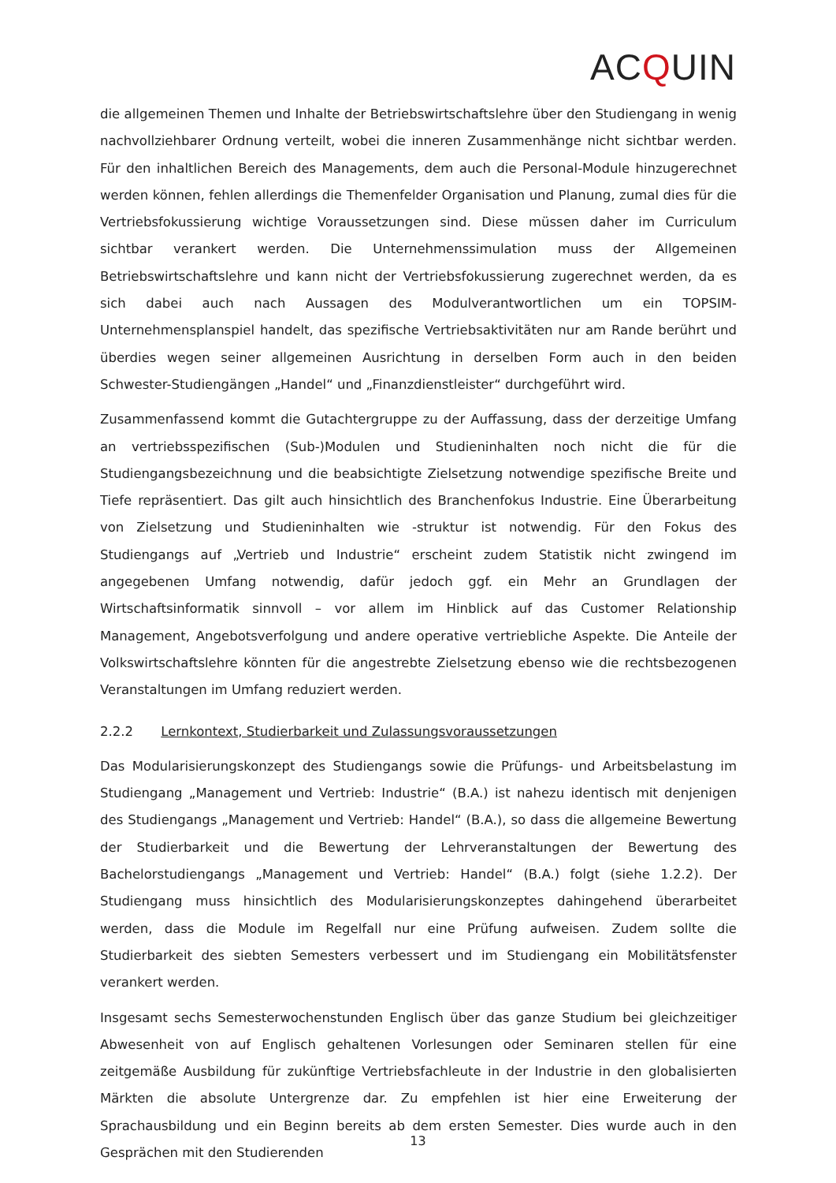ACQUIN
die allgemeinen Themen und Inhalte der Betriebswirtschaftslehre über den Studiengang in wenig nachvollziehbarer Ordnung verteilt, wobei die inneren Zusammenhänge nicht sichtbar werden. Für den inhaltlichen Bereich des Managements, dem auch die Personal-Module hinzugerechnet werden können, fehlen allerdings die Themenfelder Organisation und Planung, zumal dies für die Vertriebsfokussierung wichtige Voraussetzungen sind. Diese müssen daher im Curriculum sichtbar verankert werden. Die Unternehmenssimulation muss der Allgemeinen Betriebswirtschaftslehre und kann nicht der Vertriebsfokussierung zugerechnet werden, da es sich dabei auch nach Aussagen des Modulverantwortlichen um ein TOPSIM-Unternehmensplanspiel handelt, das spezifische Vertriebsaktivitäten nur am Rande berührt und überdies wegen seiner allgemeinen Ausrichtung in derselben Form auch in den beiden Schwester-Studiengängen „Handel“ und „Finanzdienstleister“ durchgeführt wird.
Zusammenfassend kommt die Gutachtergruppe zu der Auffassung, dass der derzeitige Umfang an vertriebsspezifischen (Sub-)Modulen und Studieninhalten noch nicht die für die Studiengangsbezeichnung und die beabsichtigte Zielsetzung notwendige spezifische Breite und Tiefe repräsentiert. Das gilt auch hinsichtlich des Branchenfokus Industrie. Eine Überarbeitung von Zielsetzung und Studieninhalten wie -struktur ist notwendig. Für den Fokus des Studiengangs auf „Vertrieb und Industrie“ erscheint zudem Statistik nicht zwingend im angegebenen Umfang notwendig, dafür jedoch ggf. ein Mehr an Grundlagen der Wirtschaftsinformatik sinnvoll – vor allem im Hinblick auf das Customer Relationship Management, Angebotsverfolgung und andere operative vertriebliche Aspekte. Die Anteile der Volkswirtschaftslehre könnten für die angestrebte Zielsetzung ebenso wie die rechtsbezogenen Veranstaltungen im Umfang reduziert werden.
2.2.2 Lernkontext, Studierbarkeit und Zulassungsvoraussetzungen
Das Modularisierungskonzept des Studiengangs sowie die Prüfungs- und Arbeitsbelastung im Studiengang „Management und Vertrieb: Industrie“ (B.A.) ist nahezu identisch mit denjenigen des Studiengangs „Management und Vertrieb: Handel“ (B.A.), so dass die allgemeine Bewertung der Studierbarkeit und die Bewertung der Lehrveranstaltungen der Bewertung des Bachelorstudiengangs „Management und Vertrieb: Handel“ (B.A.) folgt (siehe 1.2.2). Der Studiengang muss hinsichtlich des Modularisierungskonzeptes dahingehend überarbeitet werden, dass die Module im Regelfall nur eine Prüfung aufweisen. Zudem sollte die Studierbarkeit des siebten Semesters verbessert und im Studiengang ein Mobilitätsfenster verankert werden.
Insgesamt sechs Semesterwochenstunden Englisch über das ganze Studium bei gleichzeitiger Abwesenheit von auf Englisch gehaltenen Vorlesungen oder Seminaren stellen für eine zeitgemäße Ausbildung für zukünftige Vertriebsfachleute in der Industrie in den globalisierten Märkten die absolute Untergrenze dar. Zu empfehlen ist hier eine Erweiterung der Sprachausbildung und ein Beginn bereits ab dem ersten Semester. Dies wurde auch in den Gesprächen mit den Studierenden
13